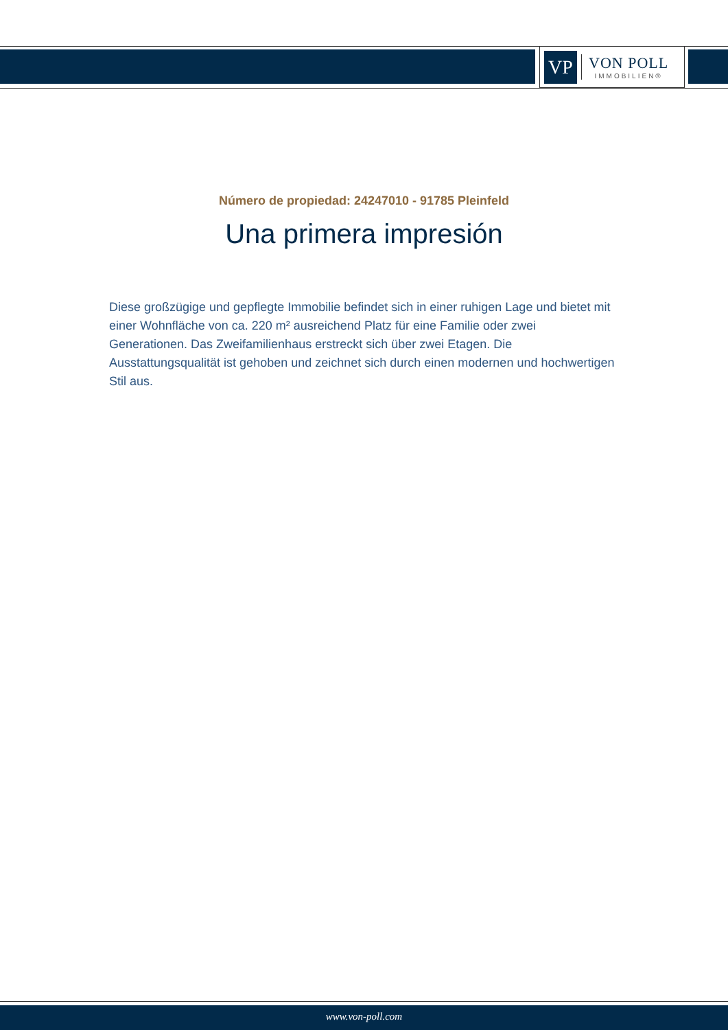VP
VON POLL
IMMOBILIEN®
Número de propiedad: 24247010 - 91785 Pleinfeld
Una primera impresión
Diese großzügige und gepflegte Immobilie befindet sich in einer ruhigen Lage und bietet mit einer Wohnfläche von ca. 220 m² ausreichend Platz für eine Familie oder zwei Generationen. Das Zweifamilienhaus erstreckt sich über zwei Etagen. Die Ausstattungsqualität ist gehoben und zeichnet sich durch einen modernen und hochwertigen Stil aus.
www.von-poll.com